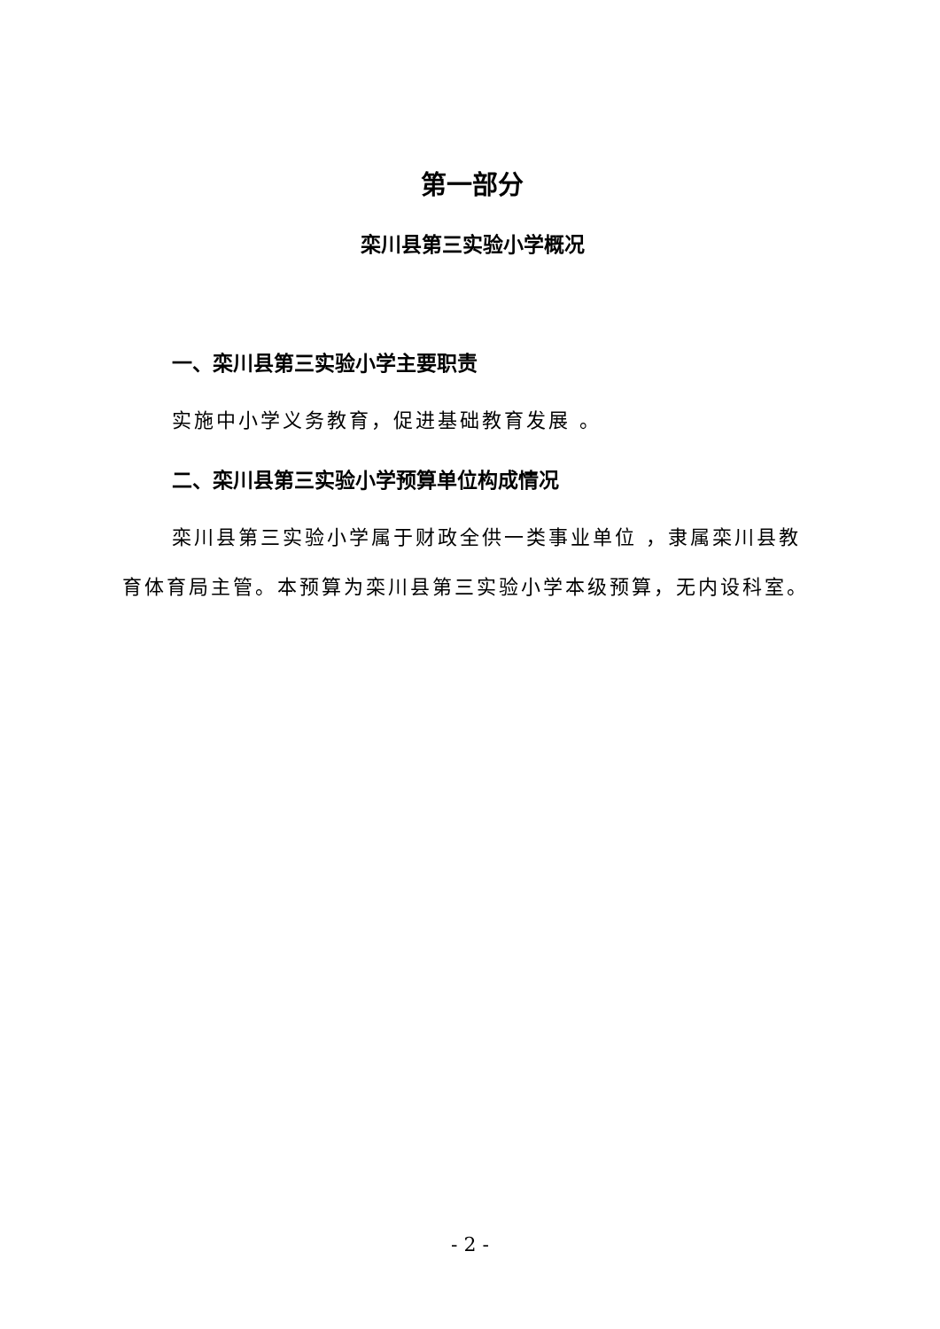第一部分
栾川县第三实验小学概况
一、栾川县第三实验小学主要职责
实施中小学义务教育，促进基础教育发展 。
二、栾川县第三实验小学预算单位构成情况
栾川县第三实验小学属于财政全供一类事业单位 ，隶属栾川县教育体育局主管。本预算为栾川县第三实验小学本级预算，无内设科室。
- 2 -